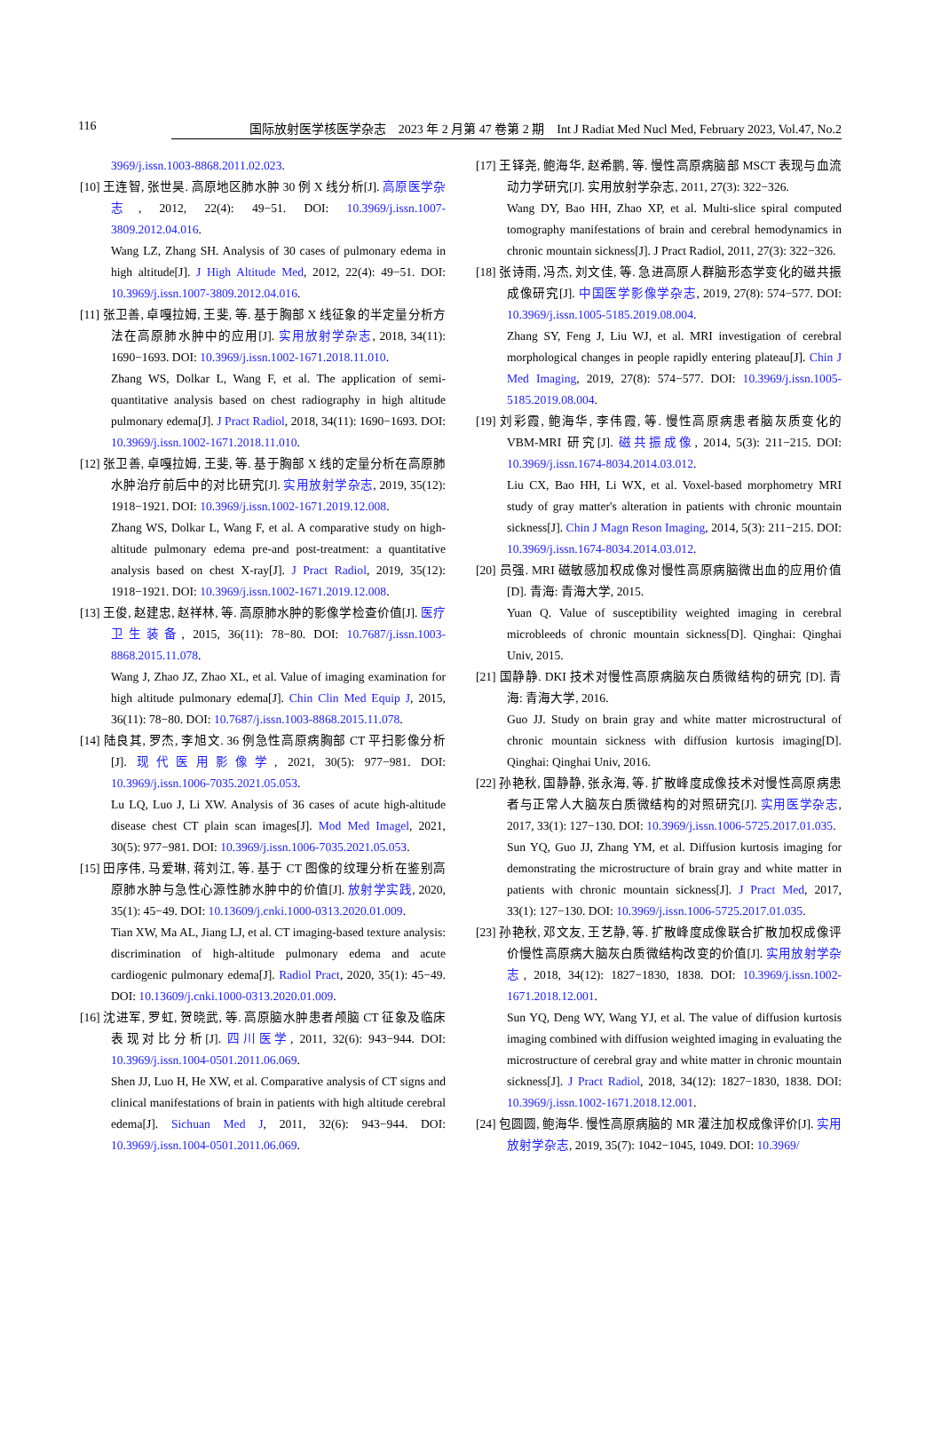116 国际放射医学核医学杂志　2023 年 2 月第 47 卷第 2 期　Int J Radiat Med Nucl Med, February 2023, Vol.47, No.2
3969/j.issn.1003-8868.2011.02.023.
[10] 王连智, 张世昊. 高原地区肺水肿 30 例 X 线分析[J]. 高原医学杂志, 2012, 22(4): 49−51. DOI: 10.3969/j.issn.1007-3809.2012.04.016.
Wang LZ, Zhang SH. Analysis of 30 cases of pulmonary edema in high altitude[J]. J High Altitude Med, 2012, 22(4): 49−51. DOI: 10.3969/j.issn.1007-3809.2012.04.016.
[11] 张卫善, 卓嘎拉姆, 王斐, 等. 基于胸部 X 线征象的半定量分析方法在高原肺水肿中的应用[J]. 实用放射学杂志, 2018, 34(11): 1690−1693. DOI: 10.3969/j.issn.1002-1671.2018.11.010.
Zhang WS, Dolkar L, Wang F, et al. The application of semi-quantitative analysis based on chest radiography in high altitude pulmonary edema[J]. J Pract Radiol, 2018, 34(11): 1690−1693. DOI: 10.3969/j.issn.1002-1671.2018.11.010.
[12] 张卫善, 卓嘎拉姆, 王斐, 等. 基于胸部 X 线的定量分析在高原肺水肿治疗前后中的对比研究[J]. 实用放射学杂志, 2019, 35(12): 1918−1921. DOI: 10.3969/j.issn.1002-1671.2019.12.008.
Zhang WS, Dolkar L, Wang F, et al. A comparative study on high-altitude pulmonary edema pre-and post-treatment: a quantitative analysis based on chest X-ray[J]. J Pract Radiol, 2019, 35(12): 1918−1921. DOI: 10.3969/j.issn.1002-1671.2019.12.008.
[13] 王俊, 赵建忠, 赵祥林, 等. 高原肺水肿的影像学检查价值[J]. 医疗卫生装备, 2015, 36(11): 78−80. DOI: 10.7687/j.issn.1003-8868.2015.11.078.
Wang J, Zhao JZ, Zhao XL, et al. Value of imaging examination for high altitude pulmonary edema[J]. Chin Clin Med Equip J, 2015, 36(11): 78−80. DOI: 10.7687/j.issn.1003-8868.2015.11.078.
[14] 陆良其, 罗杰, 李旭文. 36 例急性高原病胸部 CT 平扫影像分析[J]. 现代医用影像学, 2021, 30(5): 977−981. DOI: 10.3969/j.issn.1006-7035.2021.05.053.
Lu LQ, Luo J, Li XW. Analysis of 36 cases of acute high-altitude disease chest CT plain scan images[J]. Mod Med Imagel, 2021, 30(5): 977−981. DOI: 10.3969/j.issn.1006-7035.2021.05.053.
[15] 田序伟, 马爱琳, 蒋刘江, 等. 基于 CT 图像的纹理分析在鉴别高原肺水肿与急性心源性肺水肿中的价值[J]. 放射学实践, 2020, 35(1): 45−49. DOI: 10.13609/j.cnki.1000-0313.2020.01.009.
Tian XW, Ma AL, Jiang LJ, et al. CT imaging-based texture analysis: discrimination of high-altitude pulmonary edema and acute cardiogenic pulmonary edema[J]. Radiol Pract, 2020, 35(1): 45−49. DOI: 10.13609/j.cnki.1000-0313.2020.01.009.
[16] 沈进军, 罗虹, 贺晓武, 等. 高原脑水肿患者颅脑 CT 征象及临床表现对比分析[J]. 四川医学, 2011, 32(6): 943−944. DOI: 10.3969/j.issn.1004-0501.2011.06.069.
Shen JJ, Luo H, He XW, et al. Comparative analysis of CT signs and clinical manifestations of brain in patients with high altitude cerebral edema[J]. Sichuan Med J, 2011, 32(6): 943−944. DOI: 10.3969/j.issn.1004-0501.2011.06.069.
[17] 王铎尧, 鲍海华, 赵希鹏, 等. 慢性高原病脑部 MSCT 表现与血流动力学研究[J]. 实用放射学杂志, 2011, 27(3): 322−326.
Wang DY, Bao HH, Zhao XP, et al. Multi-slice spiral computed tomography manifestations of brain and cerebral hemodynamics in chronic mountain sickness[J]. J Pract Radiol, 2011, 27(3): 322−326.
[18] 张诗雨, 冯杰, 刘文佳, 等. 急进高原人群脑形态学变化的磁共振成像研究[J]. 中国医学影像学杂志, 2019, 27(8): 574−577. DOI: 10.3969/j.issn.1005-5185.2019.08.004.
Zhang SY, Feng J, Liu WJ, et al. MRI investigation of cerebral morphological changes in people rapidly entering plateau[J]. Chin J Med Imaging, 2019, 27(8): 574−577. DOI: 10.3969/j.issn.1005-5185.2019.08.004.
[19] 刘彩霞, 鲍海华, 李伟霞, 等. 慢性高原病患者脑灰质变化的 VBM-MRI 研究[J]. 磁共振成像, 2014, 5(3): 211−215. DOI: 10.3969/j.issn.1674-8034.2014.03.012.
Liu CX, Bao HH, Li WX, et al. Voxel-based morphometry MRI study of gray matter's alteration in patients with chronic mountain sickness[J]. Chin J Magn Reson Imaging, 2014, 5(3): 211−215. DOI: 10.3969/j.issn.1674-8034.2014.03.012.
[20] 员强. MRI 磁敏感加权成像对慢性高原病脑微出血的应用价值 [D]. 青海: 青海大学, 2015.
Yuan Q. Value of susceptibility weighted imaging in cerebral microbleeds of chronic mountain sickness[D]. Qinghai: Qinghai Univ, 2015.
[21] 国静静. DKI 技术对慢性高原病脑灰白质微结构的研究 [D]. 青海: 青海大学, 2016.
Guo JJ. Study on brain gray and white matter microstructural of chronic mountain sickness with diffusion kurtosis imaging[D]. Qinghai: Qinghai Univ, 2016.
[22] 孙艳秋, 国静静, 张永海, 等. 扩散峰度成像技术对慢性高原病患者与正常人大脑灰白质微结构的对照研究[J]. 实用医学杂志, 2017, 33(1): 127−130. DOI: 10.3969/j.issn.1006-5725.2017.01.035.
Sun YQ, Guo JJ, Zhang YM, et al. Diffusion kurtosis imaging for demonstrating the microstructure of brain gray and white matter in patients with chronic mountain sickness[J]. J Pract Med, 2017, 33(1): 127−130. DOI: 10.3969/j.issn.1006-5725.2017.01.035.
[23] 孙艳秋, 邓文友, 王艺静, 等. 扩散峰度成像联合扩散加权成像评价慢性高原病大脑灰白质微结构改变的价值[J]. 实用放射学杂志, 2018, 34(12): 1827−1830, 1838. DOI: 10.3969/j.issn.1002-1671.2018.12.001.
Sun YQ, Deng WY, Wang YJ, et al. The value of diffusion kurtosis imaging combined with diffusion weighted imaging in evaluating the microstructure of cerebral gray and white matter in chronic mountain sickness[J]. J Pract Radiol, 2018, 34(12): 1827−1830, 1838. DOI: 10.3969/j.issn.1002-1671.2018.12.001.
[24] 包圆圆, 鲍海华. 慢性高原病脑的 MR 灌注加权成像评价[J]. 实用放射学杂志, 2019, 35(7): 1042−1045, 1049. DOI: 10.3969/